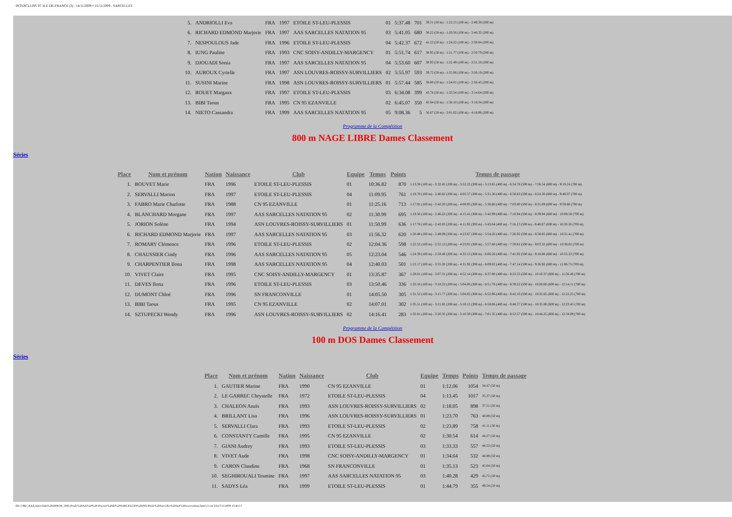INTERCLUBS TC ILE-DE-FRANCE (3) - 14/11/2009 ¤ 15/11/2009 - SARCELLES
| 5. | ANDRIOLLI Eva | FRA | 1997 | ETOILE ST-LEU-PLESSIS | 01 | 5:37.48 | 701 | 39.51 (50 m) - 1:22.15 (100 m) - 2:49.38 (200 m) |
| 6. | RICHARD EDMOND Marjorie | FRA | 1997 | AAS SARCELLES NATATION 95 | 03 | 5:41.05 | 680 | 38.22 (50 m) - 1:20.56 (100 m) - 2:48.32 (200 m) |
| 7. | NESPOULOUS Jade | FRA | 1996 | ETOILE ST-LEU-PLESSIS | 04 | 5:42.37 | 672 | 41.22 (50 m) - 1:24.22 (100 m) - 2:50.84 (200 m) |
| 8. | IUNG Pauline | FRA | 1993 | CNC SOISY-ANDILLY-MARGENCY | 01 | 5:51.74 | 617 | 38.95 (50 m) - 1:21.77 (100 m) - 2:50.79 (200 m) |
| 9. | DJOUADI Sonia | FRA | 1997 | AAS SARCELLES NATATION 95 | 04 | 5:53.60 | 607 | 38.93 (50 m) - 1:22.49 (100 m) - 2:51.56 (200 m) |
| 10. | AUROUX Cyrielle | FRA | 1997 | ASN LOUVRES-ROISSY-SURVILLIERS | 02 | 5:55.97 | 593 | 39.72 (50 m) - 1:25.06 (100 m) - 2:56.19 (200 m) |
| 11. | SUSINI Marine | FRA | 1998 | ASN LOUVRES-ROISSY-SURVILLIERS | 01 | 5:57.44 | 585 | 38.80 (50 m) - 1:24.01 (100 m) - 2:56.45 (200 m) |
| 12. | ROUET Margaux | FRA | 1997 | ETOILE ST-LEU-PLESSIS | 03 | 6:34.08 | 399 | 43.76 (50 m) - 1:33.54 (100 m) - 3:14.64 (200 m) |
| 13. | BIBI Taous | FRA | 1995 | CN 95 EZANVILLE | 02 | 6:45.07 | 350 | 45.94 (50 m) - 1:36.10 (100 m) - 3:18.34 (200 m) |
| 14. | NIETO Cassandra | FRA | 1999 | AAS SARCELLES NATATION 95 | 05 | 9:08.36 | 5 | 56.67 (50 m) - 2:01.62 (100 m) - 4:18.96 (200 m) |
Programme de la Compétition
800 m NAGE LIBRE Dames Classement
Séries
| Place | Nom et prénom | Nation | Naissance | Club | Equipe | Temps | Points | Temps de passage |
| --- | --- | --- | --- | --- | --- | --- | --- | --- |
| 1. | BOUVET Marie | FRA | 1996 | ETOILE ST-LEU-PLESSIS | 01 | 10:36.82 | 870 | 1:13.38 (100 m) - 2:32.45 (200 m) - 3:52.23 (300 m) - 5:13.65 (400 m) - 6:34.76 (500 m) - 7:56.54 (600 m) - 9:19.24 (700 m) |
| 2. | SERVALLI Marion | FRA | 1997 | ETOILE ST-LEU-PLESSIS | 04 | 11:09.95 | 761 | 1:18.70 (100 m) - 2:40.62 (200 m) - 4:05.57 (300 m) - 5:31.36 (400 m) - 6:58.83 (500 m) - 8:24.30 (600 m) - 9:49.07 (700 m) |
| 3. | FABRO Marie Charlotte | FRA | 1988 | CN 95 EZANVILLE | 01 | 11:25.16 | 713 | 1:17.91 (100 m) - 2:42.20 (200 m) - 4:08.95 (300 m) - 5:36.66 (400 m) - 7:03.80 (500 m) - 8:31.89 (600 m) - 9:59.88 (700 m) |
| 4. | BLANCHARD Morgane | FRA | 1997 | AAS SARCELLES NATATION 95 | 02 | 11:30.99 | 695 | 1:19.56 (100 m) - 2:46.22 (200 m) - 4:15.41 (300 m) - 5:42.99 (400 m) - 7:10.94 (500 m) - 8:39.94 (600 m) - 10:08.58 (700 m) |
| 5. | JORION Solène | FRA | 1994 | ASN LOUVRES-ROISSY-SURVILLIERS | 01 | 11:50.99 | 636 | 1:17.76 (100 m) - 2:43.03 (200 m) - 4:11.92 (300 m) - 5:43.64 (400 m) - 7:16.13 (500 m) - 8:48.67 (600 m) - 10:20.26 (700 m) |
| 6. | RICHARD EDMOND Marjorie | FRA | 1997 | AAS SARCELLES NATATION 95 | 03 | 11:56.32 | 620 | 1:20.48 (100 m) - 2:49.09 (200 m) - 4:23.67 (300 m) - 5:54.26 (400 m) - 7:26.92 (500 m) - 8:58.85 (600 m) - 10:31.41 (700 m) |
| 7. | ROMARY Clémence | FRA | 1996 | ETOILE ST-LEU-PLESSIS | 02 | 12:04.36 | 598 | 1:22.52 (100 m) - 2:52.12 (200 m) - 4:23.91 (300 m) - 5:57.60 (400 m) - 7:30.81 (500 m) - 9:03.32 (600 m) - 10:36.62 (700 m) |
| 8. | CHAUSSIER Cindy | FRA | 1996 | AAS SARCELLES NATATION 95 | 05 | 12:23.04 | 546 | 1:24.39 (100 m) - 2:58.48 (200 m) - 4:33.13 (300 m) - 6:06.26 (400 m) - 7:41.92 (500 m) - 9:18.86 (600 m) - 10:55.23 (700 m) |
| 9. | CHARPENTIER Ilona | FRA | 1998 | AAS SARCELLES NATATION 95 | 04 | 12:40.03 | 501 | 1:22.17 (100 m) - 2:55.20 (200 m) - 4:31.92 (300 m) - 6:09.02 (400 m) - 7:47.14 (500 m) - 9:26.92 (600 m) - 11:06.73 (700 m) |
| 10. | VIVET Claire | FRA | 1995 | CNC SOISY-ANDILLY-MARGENCY | 01 | 13:35.87 | 367 | 1:28.01 (100 m) - 3:07.31 (200 m) - 4:52.14 (300 m) - 6:37.90 (400 m) - 8:23.55 (500 m) - 10:10.37 (600 m) - 11:56.46 (700 m) |
| 11. | DEVES Ilona | FRA | 1996 | ETOILE ST-LEU-PLESSIS | 03 | 13:50.46 | 336 | 1:33.16 (100 m) - 3:18.22 (200 m) - 5:04.06 (300 m) - 6:51.76 (400 m) - 8:39.22 (500 m) - 10:26.60 (600 m) - 12:14.11 (700 m) |
| 12. | DUMONT Chloé | FRA | 1996 | SN FRANCONVILLE | 01 | 14:05.50 | 305 | 1:31.52 (100 m) - 3:15.77 (200 m) - 5:04.02 (300 m) - 6:52.96 (400 m) - 8:42.10 (500 m) - 10:32.65 (600 m) - 12:22.25 (700 m) |
| 13. | BIBI Taous | FRA | 1995 | CN 95 EZANVILLE | 02 | 14:07.01 | 302 | 1:35.51 (100 m) - 3:21.82 (200 m) - 5:10.13 (300 m) - 6:58.86 (400 m) - 8:48.57 (500 m) - 10:35.80 (600 m) - 12:23.45 (700 m) |
| 14. | SZTUPECKI Wendy | FRA | 1996 | ASN LOUVRES-ROISSY-SURVILLIERS | 02 | 14:16.41 | 283 | 1:32.81 (100 m) - 3:20.35 (200 m) - 5:10.59 (300 m) - 7:01.35 (400 m) - 8:52.57 (500 m) - 10:44.25 (600 m) - 12:34.09 (700 m) |
Programme de la Compétition
100 m DOS Dames Classement
Séries
| Place | Nom et prénom | Nation | Naissance | Club | Equipe | Temps | Points | Temps de passage |
| --- | --- | --- | --- | --- | --- | --- | --- | --- |
| 1. | GAUTIER Marine | FRA | 1990 | CN 95 EZANVILLE | 01 | 1:12.06 | 1054 | 34.47 (50 m) |
| 2. | LE GARREC Chrystelle | FRA | 1972 | ETOILE ST-LEU-PLESSIS | 04 | 1:13.45 | 1017 | 35.37 (50 m) |
| 3. | CHALEON Anaïs | FRA | 1993 | ASN LOUVRES-ROISSY-SURVILLIERS | 02 | 1:18.05 | 898 | 37.51 (50 m) |
| 4. | BRILLANT Lisa | FRA | 1996 | ASN LOUVRES-ROISSY-SURVILLIERS | 01 | 1:23.70 | 763 | 40.89 (50 m) |
| 5. | SERVALLI Clara | FRA | 1993 | ETOILE ST-LEU-PLESSIS | 02 | 1:23.89 | 758 | 41.11 (50 m) |
| 6. | CONSTANTY Camille | FRA | 1995 | CN 95 EZANVILLE | 02 | 1:30.54 | 614 | 44.27 (50 m) |
| 7. | GIANI Audrey | FRA | 1993 | ETOILE ST-LEU-PLESSIS | 03 | 1:33.33 | 557 | 44.53 (50 m) |
| 8. | VIVET Aude | FRA | 1998 | CNC SOISY-ANDILLY-MARGENCY | 01 | 1:34.64 | 532 | 46.89 (50 m) |
| 9. | CARON Claudine | FRA | 1968 | SN FRANCONVILLE | 01 | 1:35.13 | 523 | 45.64 (50 m) |
| 10. | SEGHIROUALI Tesmine | FRA | 1997 | AAS SARCELLES NATATION 95 | 03 | 1:40.28 | 429 | 45.72 (50 m) |
| 11. | SADYS Léa | FRA | 1999 | ETOILE ST-LEU-PLESSIS | 01 | 1:44.79 | 355 | 49.54 (50 m) |
file:///M|/_AAA-Interclubs%202009/28_1845-Poule%20AA%20%20-Piscine%20de%20SARCELLES%20(95)/Poule%20Sarcelles%20AA%20res/resultats.html (3 sur 23)17/11/2009 15:43:17